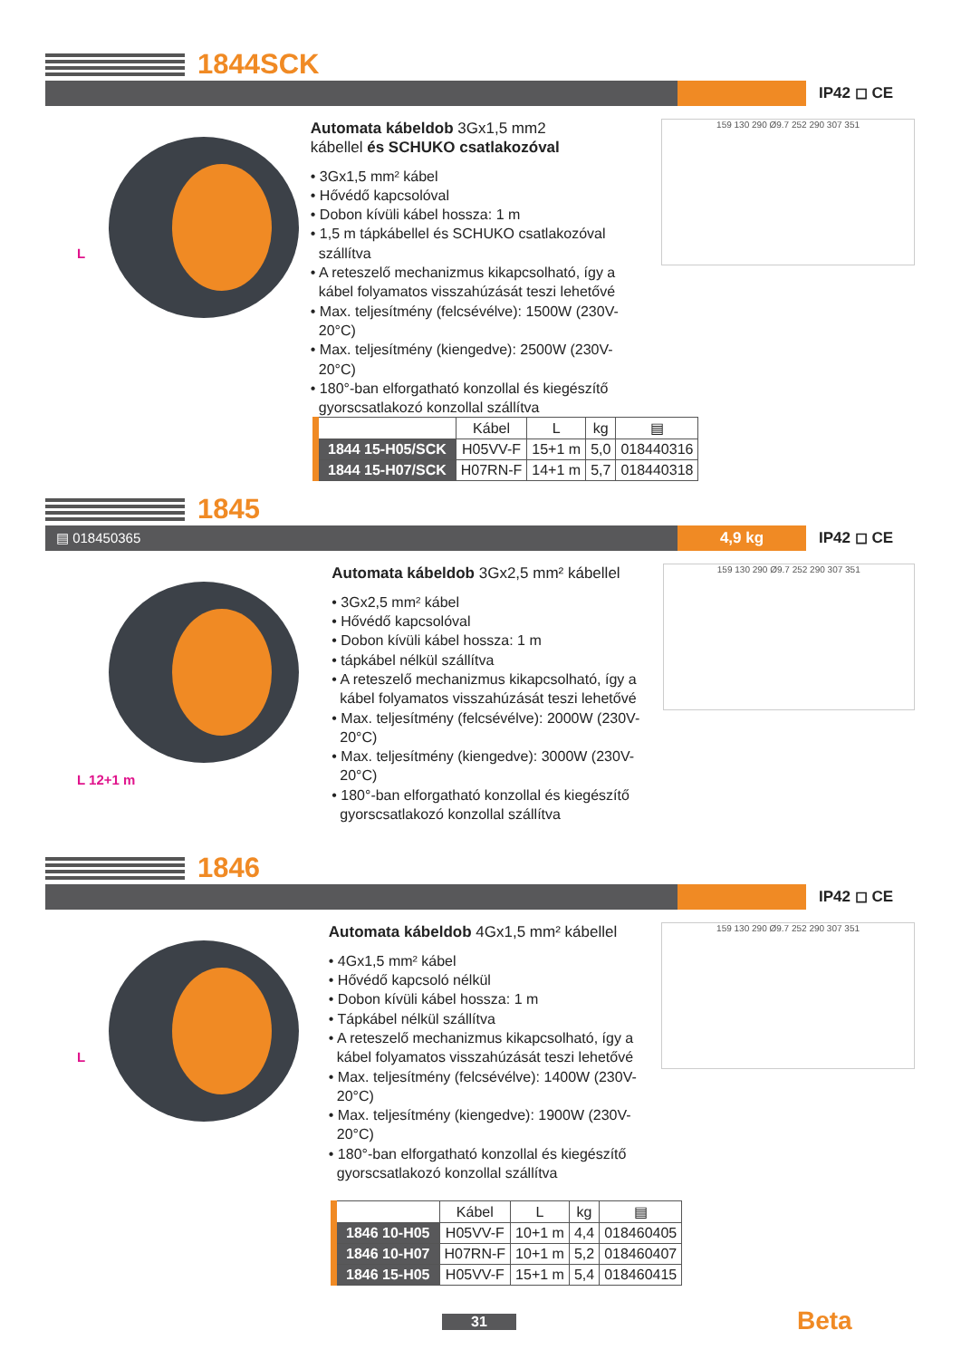1844SCK
IP42 ◻ CE
L
Automata kábeldob 3Gx1,5 mm2
kábellel és SCHUKO csatlakozóval
• 3Gx1,5 mm² kábel
• Hővédő kapcsolóval
• Dobon kívüli kábel hossza: 1 m
• 1,5 m tápkábellel és SCHUKO csatlakozóval szállítva
• A reteszelő mechanizmus kikapcsolható, így a kábel folyamatos visszahúzását teszi lehetővé
• Max. teljesítmény (felcsévélve): 1500W (230V-20°C)
• Max. teljesítmény (kiengedve): 2500W (230V-20°C)
• 180°-ban elforgatható konzollal és kiegészítő gyorscsatlakozó konzollal szállítva
159 130 290 Ø9.7 252 290 307 351
| | Kábel | L | kg | ▤ |
| --- | --- | --- | --- | --- |
| 1844 15-H05/SCK | H05VV-F | 15+1 m | 5,0 | 018440316 |
| 1844 15-H07/SCK | H07RN-F | 14+1 m | 5,7 | 018440318 |
1845
▤ 018450365 4,9 kg IP42 ◻ CE
L 12+1 m
Automata kábeldob 3Gx2,5 mm² kábellel
• 3Gx2,5 mm² kábel
• Hővédő kapcsolóval
• Dobon kívüli kábel hossza: 1 m
• tápkábel nélkül szállítva
• A reteszelő mechanizmus kikapcsolható, így a kábel folyamatos visszahúzását teszi lehetővé
• Max. teljesítmény (felcsévélve): 2000W (230V-20°C)
• Max. teljesítmény (kiengedve): 3000W (230V-20°C)
• 180°-ban elforgatható konzollal és kiegészítő gyorscsatlakozó konzollal szállítva
159 130 290 Ø9.7 252 290 307 351
1846
IP42 ◻ CE
L
Automata kábeldob 4Gx1,5 mm² kábellel
• 4Gx1,5 mm² kábel
• Hővédő kapcsoló nélkül
• Dobon kívüli kábel hossza: 1 m
• Tápkábel nélkül szállítva
• A reteszelő mechanizmus kikapcsolható, így a kábel folyamatos visszahúzását teszi lehetővé
• Max. teljesítmény (felcsévélve): 1400W (230V-20°C)
• Max. teljesítmény (kiengedve): 1900W (230V-20°C)
• 180°-ban elforgatható konzollal és kiegészítő gyorscsatlakozó konzollal szállítva
159 130 290 Ø9.7 252 290 307 351
| | Kábel | L | kg | ▤ |
| --- | --- | --- | --- | --- |
| 1846 10-H05 | H05VV-F | 10+1 m | 4,4 | 018460405 |
| 1846 10-H07 | H07RN-F | 10+1 m | 5,2 | 018460407 |
| 1846 15-H05 | H05VV-F | 15+1 m | 5,4 | 018460415 |
31 Beta